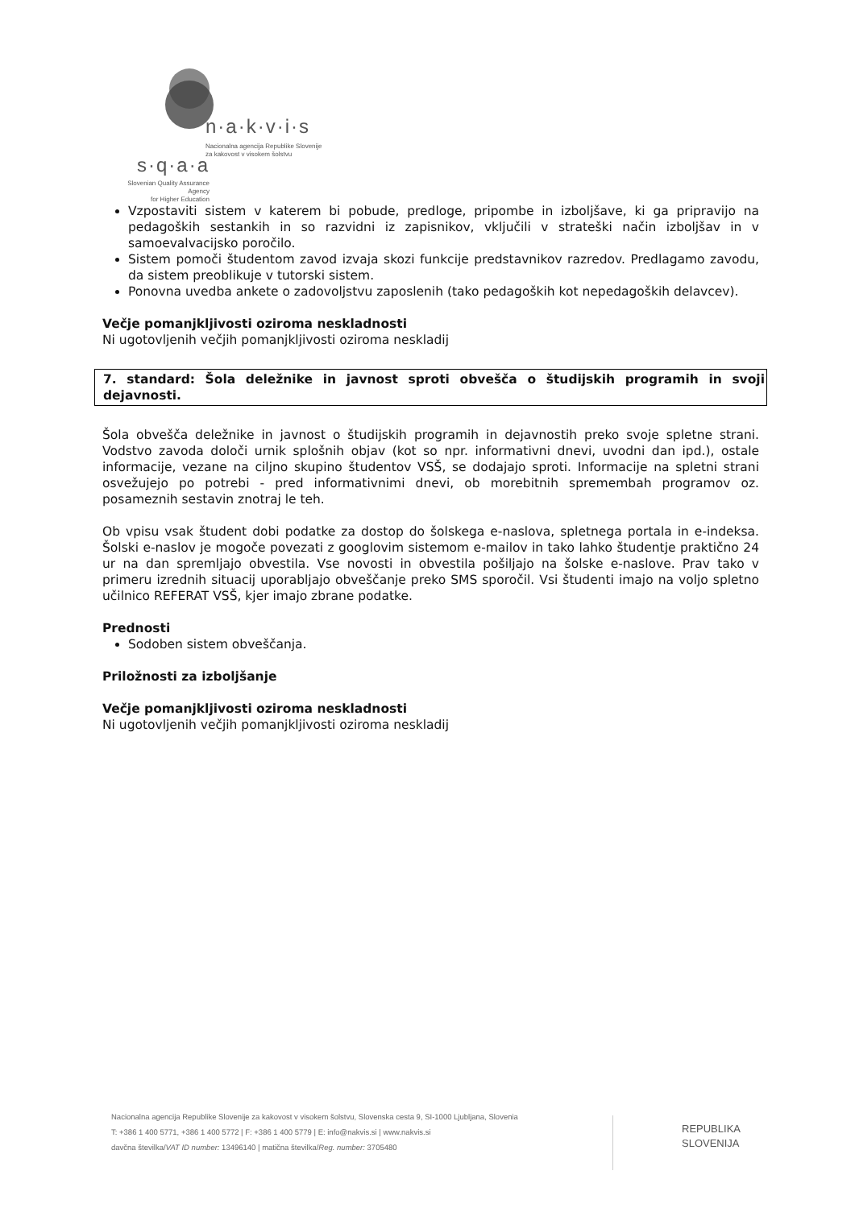n·a·k·v·i·s
Nacionalna agencija Republike Slovenije
za kakovost v visokem šolstvu
s·q·a·a
Slovenian Quality Assurance Agency
for Higher Education
Vzpostaviti sistem v katerem bi pobude, predloge, pripombe in izboljšave, ki ga pripravijo na pedagoških sestankih in so razvidni iz zapisnikov, vključili v strateški način izboljšav in v samoevalvacijsko poročilo.
Sistem pomoči študentom zavod izvaja skozi funkcije predstavnikov razredov. Predlagamo zavodu, da sistem preoblikuje v tutorski sistem.
Ponovna uvedba ankete o zadovoljstvu zaposlenih (tako pedagoških kot nepedagoških delavcev).
Večje pomanjkljivosti oziroma neskladnosti
Ni ugotovljenih večjih pomanjkljivosti oziroma neskladij
7. standard: Šola deležnike in javnost sproti obvešča o študijskih programih in svoji dejavnosti.
Šola obvešča deležnike in javnost o študijskih programih in dejavnostih preko svoje spletne strani. Vodstvo zavoda določi urnik splošnih objav (kot so npr. informativni dnevi, uvodni dan ipd.), ostale informacije, vezane na ciljno skupino študentov VSŠ, se dodajajo sproti. Informacije na spletni strani osvežujejo po potrebi - pred informativnimi dnevi, ob morebitnih spremembah programov oz. posameznih sestavin znotraj le teh.
Ob vpisu vsak študent dobi podatke za dostop do šolskega e-naslova, spletnega portala in e-indeksa. Šolski e-naslov je mogoče povezati z googlovim sistemom e-mailov in tako lahko študentje praktično 24 ur na dan spremljajo obvestila. Vse novosti in obvestila pošiljajo na šolske e-naslove. Prav tako v primeru izrednih situacij uporabljajo obveščanje preko SMS sporočil. Vsi študenti imajo na voljo spletno učilnico REFERAT VSŠ, kjer imajo zbrane podatke.
Prednosti
Sodoben sistem obveščanja.
Priložnosti za izboljšanje
Večje pomanjkljivosti oziroma neskladnosti
Ni ugotovljenih večjih pomanjkljivosti oziroma neskladij
Nacionalna agencija Republike Slovenije za kakovost v visokem šolstvu, Slovenska cesta 9, SI-1000 Ljubljana, Slovenia
T: +386 1 400 5771, +386 1 400 5772 | F: +386 1 400 5779 | E: info@nakvis.si | www.nakvis.si
davčna številka/VAT ID number: 13496140 | matična številka/Reg. number: 3705480
REPUBLIKA
SLOVENIJA